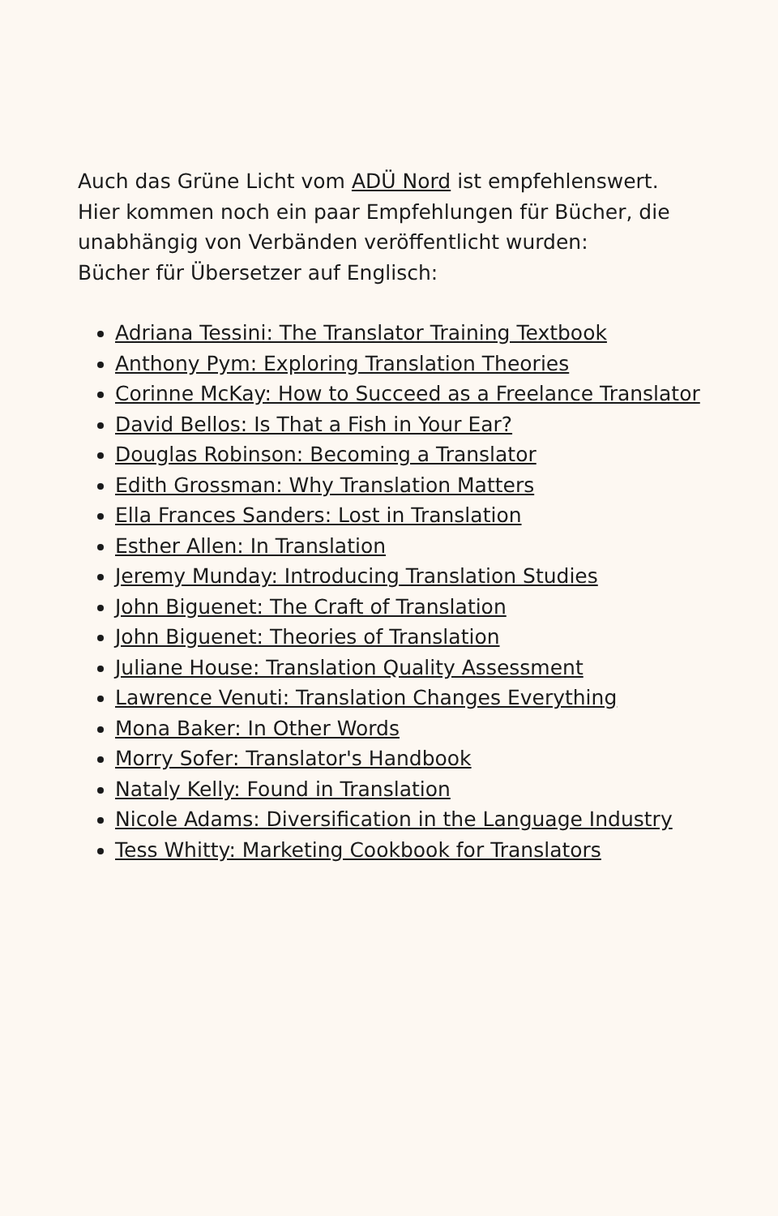Auch das Grüne Licht vom ADÜ Nord ist empfehlenswert.
Hier kommen noch ein paar Empfehlungen für Bücher, die unabhängig von Verbänden veröffentlicht wurden:
Bücher für Übersetzer auf Englisch:
Adriana Tessini: The Translator Training Textbook
Anthony Pym: Exploring Translation Theories
Corinne McKay: How to Succeed as a Freelance Translator
David Bellos: Is That a Fish in Your Ear?
Douglas Robinson: Becoming a Translator
Edith Grossman: Why Translation Matters
Ella Frances Sanders: Lost in Translation
Esther Allen: In Translation
Jeremy Munday: Introducing Translation Studies
John Biguenet: The Craft of Translation
John Biguenet: Theories of Translation
Juliane House: Translation Quality Assessment
Lawrence Venuti: Translation Changes Everything
Mona Baker: In Other Words
Morry Sofer: Translator's Handbook
Nataly Kelly: Found in Translation
Nicole Adams: Diversification in the Language Industry
Tess Whitty: Marketing Cookbook for Translators